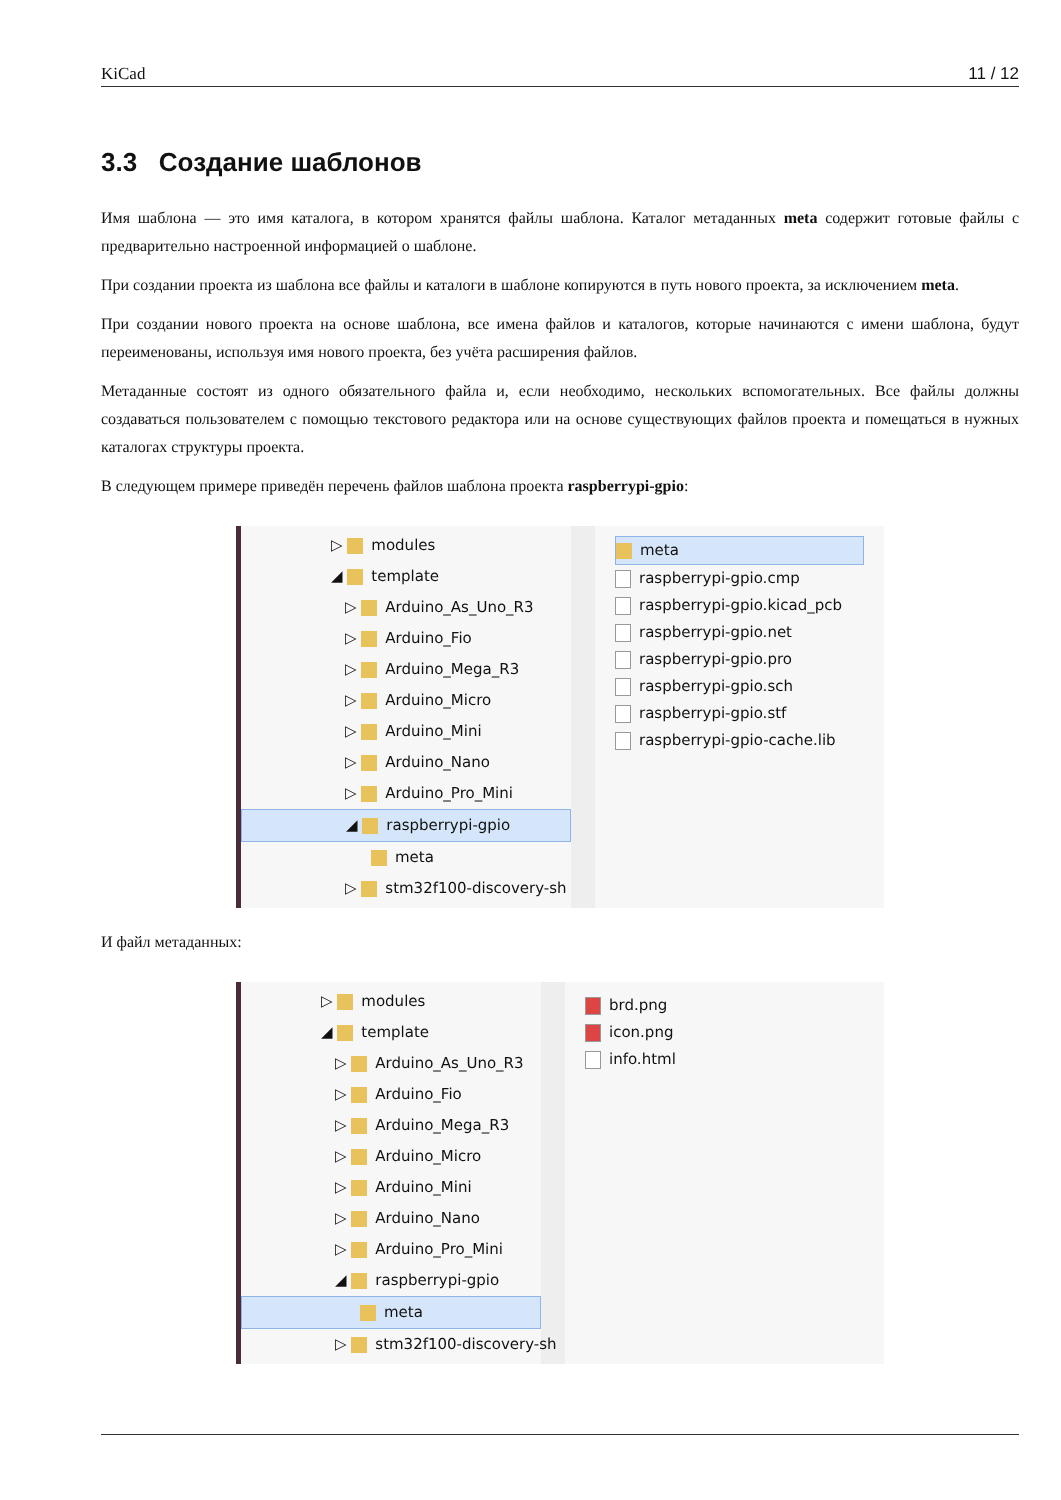KiCad 11 / 12
3.3 Создание шаблонов
Имя шаблона — это имя каталога, в котором хранятся файлы шаблона. Каталог метаданных meta содержит готовые файлы с предварительно настроенной информацией о шаблоне.
При создании проекта из шаблона все файлы и каталоги в шаблоне копируются в путь нового проекта, за исключением meta.
При создании нового проекта на основе шаблона, все имена файлов и каталогов, которые начинаются с имени шаблона, будут переименованы, используя имя нового проекта, без учёта расширения файлов.
Метаданные состоят из одного обязательного файла и, если необходимо, нескольких вспомогательных. Все файлы должны создаваться пользователем с помощью текстового редактора или на основе существующих файлов проекта и помещаться в нужных каталогах структуры проекта.
В следующем примере приведён перечень файлов шаблона проекта raspberrypi-gpio:
▷ modules
◢ template
▷ Arduino_As_Uno_R3
▷ Arduino_Fio
▷ Arduino_Mega_R3
▷ Arduino_Micro
▷ Arduino_Mini
▷ Arduino_Nano
▷ Arduino_Pro_Mini
◢ raspberrypi-gpio
meta
▷ stm32f100-discovery-sh
meta
raspberrypi-gpio.cmp
raspberrypi-gpio.kicad_pcb
raspberrypi-gpio.net
raspberrypi-gpio.pro
raspberrypi-gpio.sch
raspberrypi-gpio.stf
raspberrypi-gpio-cache.lib
И файл метаданных:
▷ modules
◢ template
▷ Arduino_As_Uno_R3
▷ Arduino_Fio
▷ Arduino_Mega_R3
▷ Arduino_Micro
▷ Arduino_Mini
▷ Arduino_Nano
▷ Arduino_Pro_Mini
◢ raspberrypi-gpio
meta
▷ stm32f100-discovery-sh
brd.png
icon.png
info.html